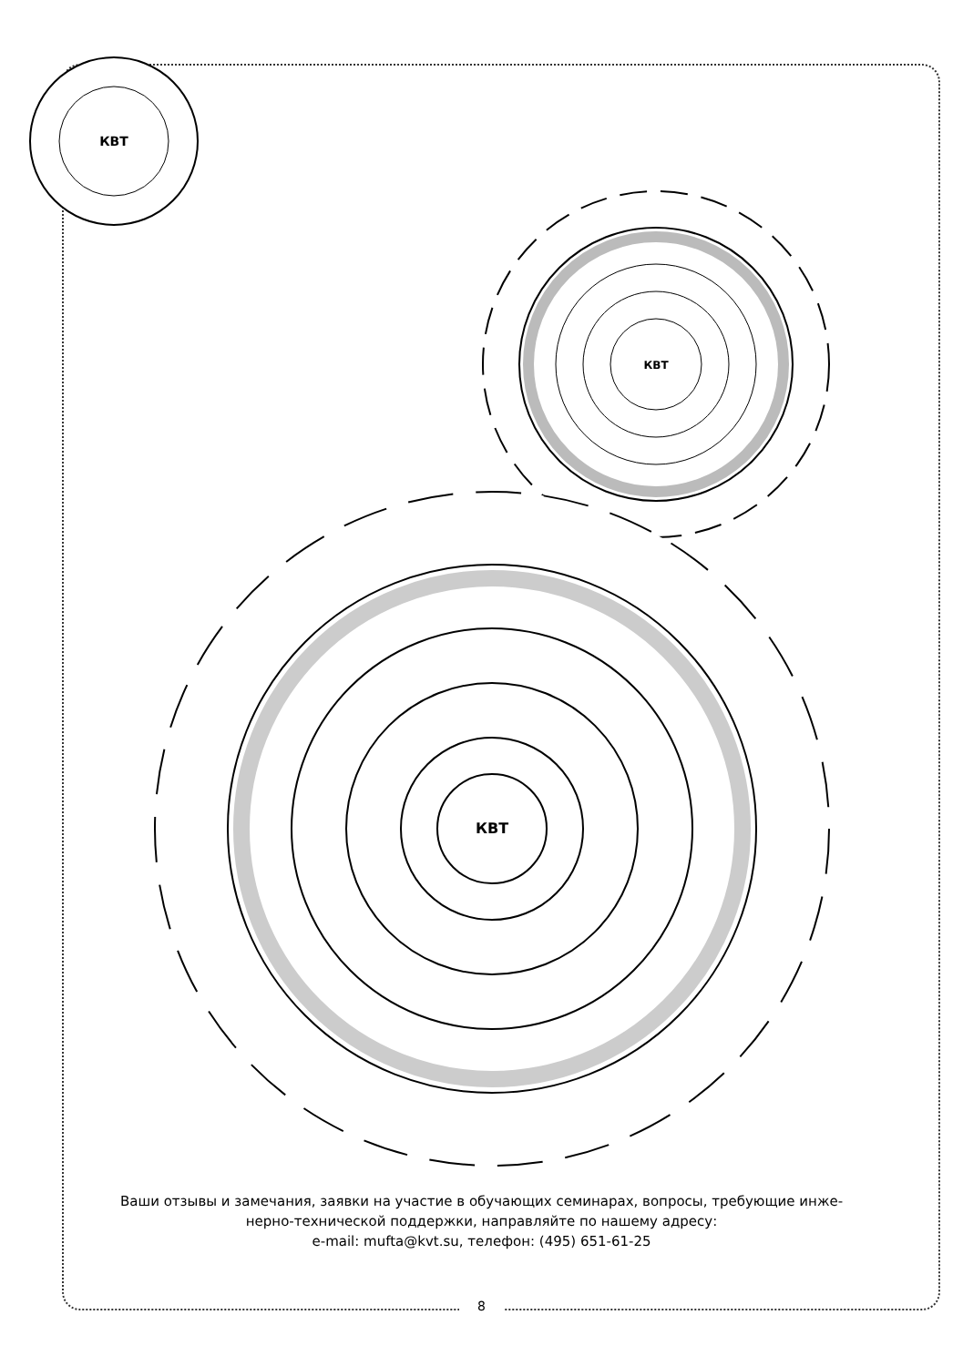КВТ
КВТ
КВТ
Ваши отзывы и замечания, заявки на участие в обучающих семинарах, вопросы, требующие инже-
нерно-технической поддержки, направляйте по нашему адресу:
e-mail: mufta@kvt.su, телефон: (495) 651-61-25
8